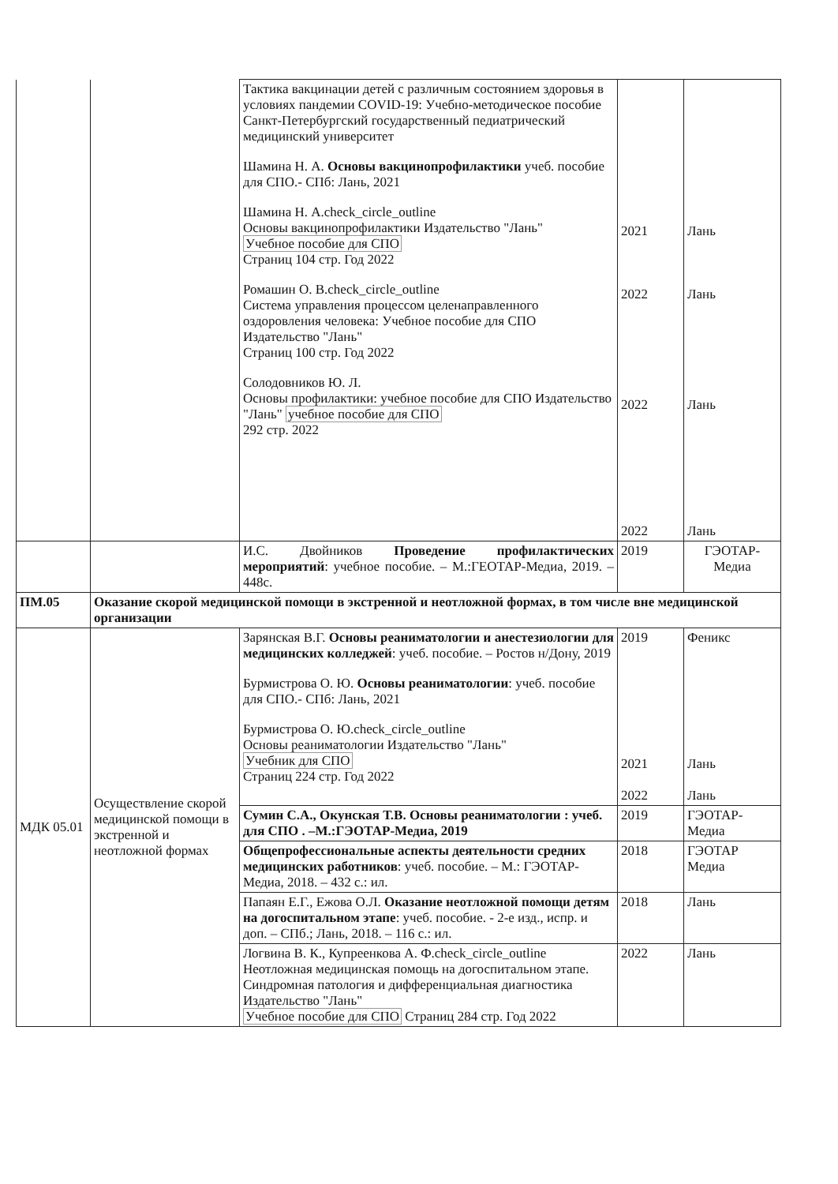| | | Тактика вакцинации детей с различным состоянием здоровья в условиях пандемии COVID-19: Учебно-методическое пособие Санкт-Петербургский государственный педиатрический медицинский университет Шамина Н. А. Основы вакцинопрофилактики учеб. пособие для СПО.- СПб: Лань, 2021 Шамина Н. А.check_circle_outline Основы вакцинопрофилактики Издательство "Лань" Учебное пособие для СПО Страниц 104 стр. Год 2022 Ромашин О. В.check_circle_outline Система управления процессом целенаправленного оздоровления человека: Учебное пособие для СПО Издательство "Лань" Страниц 100 стр. Год 2022 Солодовников Ю. Л. Основы профилактики: учебное пособие для СПО Издательство "Лань" учебное пособие для СПО 292 стр. 2022 | 2021 2022 2022 2022 | Лань Лань Лань Лань |
| | | И.С. Двойников Проведение профилактических мероприятий : учебное пособие. – М.:ГЕОТАР-Медиа, 2019. – 448с. | 2019 | ГЭОТАР-Медиа |
| ПМ.05 | Оказание скорой медицинской помощи в экстренной и неотложной формах, в том числе вне медицинской организации | | | |
| МДК 05.01 | Осуществление скорой медицинской помощи в экстренной и неотложной формах | Зарянская В.Г. Основы реаниматологии и анестезиологии для медицинских колледжей : учеб. пособие. – Ростов н/Дону, 2019 Бурмистрова О. Ю. Основы реаниматологии : учеб. пособие для СПО.- СПб: Лань, 2021 Бурмистрова О. Ю.check_circle_outline Основы реаниматологии Издательство "Лань" Учебник для СПО Страниц 224 стр. Год 2022 | 2019 2021 2022 | Феникс Лань Лань |
| | | Сумин С.А., Окунская Т.В. Основы реаниматологии : учеб. для СПО . –М.:ГЭОТАР-Медиа, 2019 | 2019 | ГЭОТАР-Медиа |
| | | Общепрофессиональные аспекты деятельности средних медицинских работников : учеб. пособие. – М.: ГЭОТАР-Медиа, 2018. – 432 с.: ил. | 2018 | ГЭОТАР Медиа |
| | | Папаян Е.Г., Ежова О.Л. Оказание неотложной помощи детям на догоспитальном этапе : учеб. пособие. - 2-е изд., испр. и доп. – СПб.; Лань, 2018. – 116 с.: ил. | 2018 | Лань |
| | | Логвина В. К., Купреенкова А. Ф.check_circle_outline Неотложная медицинская помощь на догоспитальном этапе. Синдромная патология и дифференциальная диагностика Издательство "Лань" Учебное пособие для СПО Страниц 284 стр. Год 2022 | 2022 | Лань |